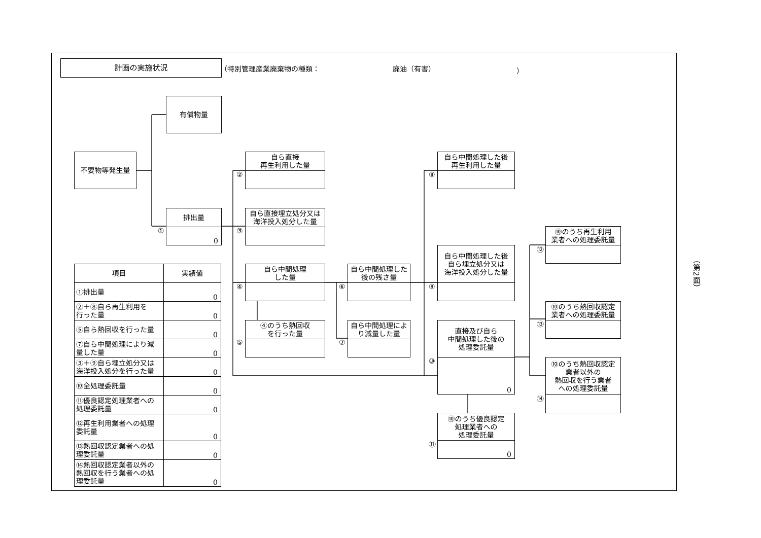計画の実施状況
（特別管理産業廃棄物の種類： 廃油（有害） ）
有償物量
不要物等発生量
①
排出量
0
②
自ら直接
再生利用した量
③
自ら直接埋立処分又は
海洋投入処分した量
④
自ら中間処理
した量
⑤
④のうち熱回収
を行った量
⑥
自ら中間処理した
後の残さ量
⑦
自ら中間処理によ
り減量した量
⑧
自ら中間処理した後
再生利用した量
⑨
自ら中間処理した後
自ら埋立処分又は
海洋投入処分した量
⑩
直接及び自ら
中間処理した後の
処理委託量
0
⑪
⑩のうち優良認定
処理業者への
処理委託量
0
⑫
⑩のうち再生利用
業者への処理委託量
⑬
⑩のうち熱回収認定
業者への処理委託量
⑭
⑩のうち熱回収認定
業者以外の
熱回収を行う業者
への処理委託量
| 項目 | 実績値 |
| --- | --- |
| ①排出量 | 0 |
| ②＋⑧自ら再生利用を 行った量 | 0 |
| ⑤自ら熱回収を行った量 | 0 |
| ⑦自ら中間処理により減 量した量 | 0 |
| ③＋⑨自ら埋立処分又は 海洋投入処分を行った量 | 0 |
| ⑩全処理委託量 | 0 |
| ⑪優良認定処理業者への 処理委託量 | 0 |
| ⑫再生利用業者への処理 委託量 | 0 |
| ⑬熱回収認定業者への処 理委託量 | 0 |
| ⑭熱回収認定業者以外の 熱回収を行う業者への処 理委託量 | 0 |
（第2面）